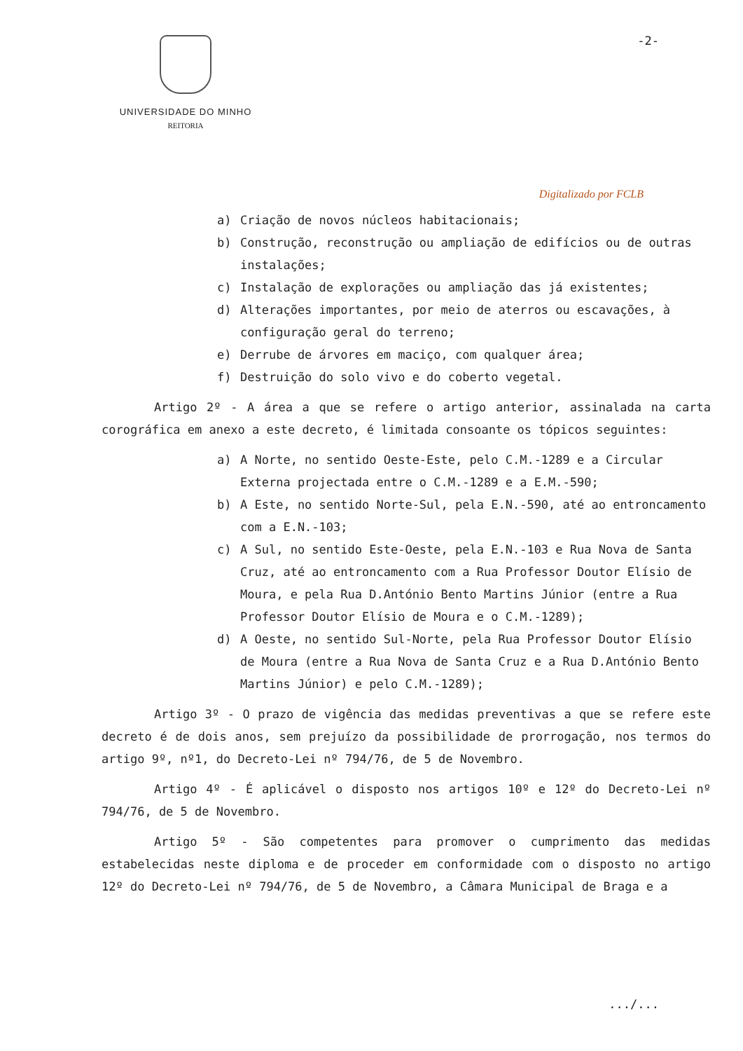UNIVERSIDADE DO MINHO
REITORIA
-2-
Digitalizado por FCLB
a) Criação de novos núcleos habitacionais;
b) Construção, reconstrução ou ampliação de edifícios ou de outras instalações;
c) Instalação de explorações ou ampliação das já existentes;
d) Alterações importantes, por meio de aterros ou escavações, à configuração geral do terreno;
e) Derrube de árvores em maciço, com qualquer área;
f) Destruição do solo vivo e do coberto vegetal.
Artigo 2º - A área a que se refere o artigo anterior, assinalada na carta corográfica em anexo a este decreto, é limitada consoante os tópicos seguintes:
a) A Norte, no sentido Oeste-Este, pelo C.M.-1289 e a Circular Externa projectada entre o C.M.-1289 e a E.M.-590;
b) A Este, no sentido Norte-Sul, pela E.N.-590, até ao entroncamento com a E.N.-103;
c) A Sul, no sentido Este-Oeste, pela E.N.-103 e Rua Nova de Santa Cruz, até ao entroncamento com a Rua Professor Doutor Elísio de Moura, e pela Rua D.António Bento Martins Júnior (entre a Rua Professor Doutor Elísio de Moura e o C.M.-1289);
d) A Oeste, no sentido Sul-Norte, pela Rua Professor Doutor Elísio de Moura (entre a Rua Nova de Santa Cruz e a Rua D.António Bento Martins Júnior) e pelo C.M.-1289);
Artigo 3º - O prazo de vigência das medidas preventivas a que se refere este decreto é de dois anos, sem prejuízo da possibilidade de prorrogação, nos termos do artigo 9º, nº1, do Decreto-Lei nº 794/76, de 5 de Novembro.
Artigo 4º - É aplicável o disposto nos artigos 10º e 12º do Decreto-Lei nº 794/76, de 5 de Novembro.
Artigo 5º - São competentes para promover o cumprimento das medidas estabelecidas neste diploma e de proceder em conformidade com o disposto no artigo 12º do Decreto-Lei nº 794/76, de 5 de Novembro, a Câmara Municipal de Braga e a
.../...